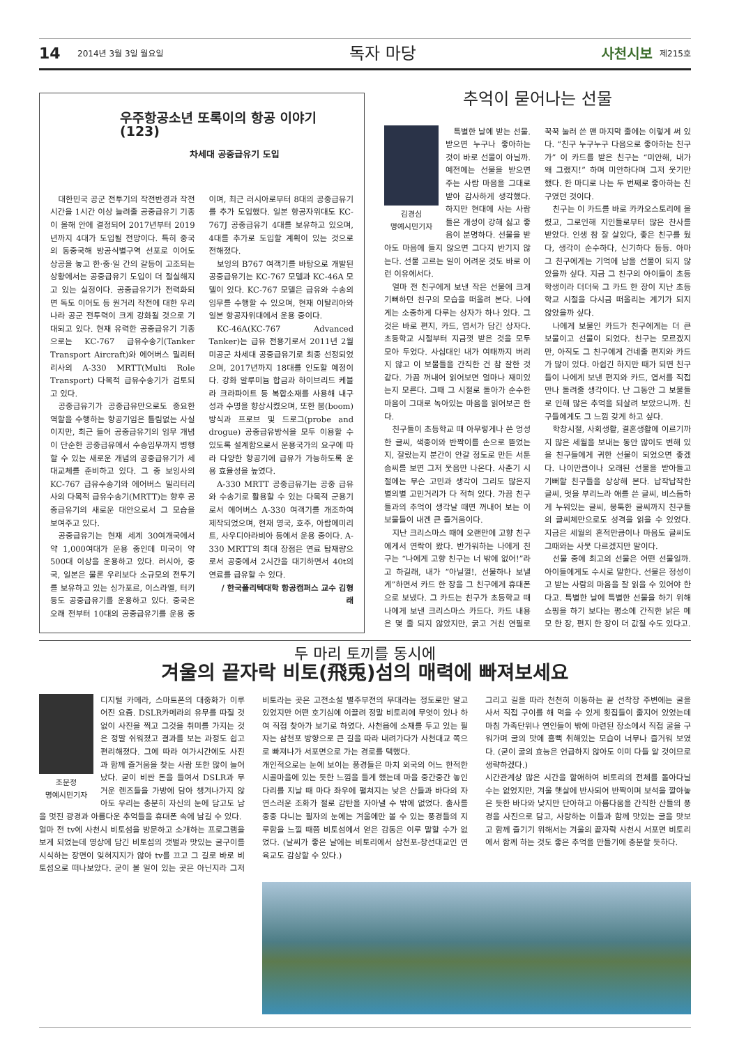14 2014년 3월 3일 월요일 독자 마당 사천시보 제215호
우주항공소년 또록이의 항공 이야기(123)
차세대 공중급유기 도입
대한민국 공군 전투기의 작전반경과 작전시간을 1시간 이상 늘려줄 공중급유기 기종이 올해 안에 결정되어 2017년부터 2019년까지 4대가 도입될 전망이다. 특히 중국의 동중국해 방공식별구역 선포로 이어도 상공을 놓고 한·중·일 간의 갈등이 고조되는 상황에서는 공중급유기 도입이 더 절실해지고 있는 실정이다. 공중급유기가 전력화되면 독도 이어도 등 원거리 작전에 대한 우리나라 공군 전투력이 크게 강화될 것으로 기대되고 있다. 현재 유력한 공중급유기 기종으로는 KC-767 급유수송기(Tanker Transport Aircraft)와 에어버스 밀리터리사의 A-330 MRTT(Multi Role Transport) 다목적 급유수송기가 검토되고 있다.
공중급유기가 공중급유만으로도 중요한 역할을 수행하는 항공기임은 틀림없는 사실이지만, 최근 들어 공중급유기의 임무 개념이 단순한 공중급유에서 수송임무까지 병행할 수 있는 새로운 개념의 공중급유기가 세대교체를 준비하고 있다. 그 중 보잉사의 KC-767 급유수송기와 에어버스 밀리터리사의 다목적 급유수송기(MRTT)는 향후 공중급유기의 새로운 대안으로서 그 모습을 보여주고 있다.
공중급유기는 현재 세계 30여개국에서 약 1,000여대가 운용 중인데 미국이 약 500대 이상을 운용하고 있다. 러시아, 중국, 일본은 물론 우리보다 소규모의 전투기를 보유하고 있는 싱가포르, 이스라엘, 터키 등도 공중급유기를 운용하고 있다. 중국은 오래 전부터 10대의 공중급유기를 운용 중이며, 최근 러시아로부터 8대의 공중급유기를 추가 도입했다. 일본 항공자위대도 KC-767J 공중급유기 4대를 보유하고 있으며, 4대를 추가로 도입할 계획이 있는 것으로 전해졌다.
보잉의 B767 여객기를 바탕으로 개발된 공중급유기는 KC-767 모델과 KC-46A 모델이 있다. KC-767 모델은 급유와 수송의 임무를 수행할 수 있으며, 현재 이탈리아와 일본 항공자위대에서 운용 중이다.
KC-46A(KC-767 Advanced Tanker)는 급유 전용기로서 2011년 2월 미공군 차세대 공중급유기로 최종 선정되었으며, 2017년까지 18대를 인도할 예정이다. 강화 알루미늄 합금과 하이브리드 케블라 크라파이트 등 복합소재를 사용해 내구성과 수명을 향상시켰으며, 또한 붐(boom) 방식과 프로브 및 드로그(probe and drogue) 공중급유방식을 모두 이용할 수 있도록 설계함으로서 운용국가의 요구에 따라 다양한 항공기에 급유가 가능하도록 운용 효율성을 높였다.
A-330 MRTT 공중급유기는 공중 급유와 수송기로 활용할 수 있는 다목적 군용기로서 에어버스 A-330 여객기를 개조하여 제작되었으며, 현재 영국, 호주, 아랍에미리트, 사우디아라비아 등에서 운용 중이다. A-330 MRTT의 최대 장점은 연료 탑재량으로서 공중에서 2시간을 대기하면서 40t의 연료를 급유할 수 있다.
/ 한국폴리텍대학 항공캠퍼스 교수 김형래
추억이 묻어나는 선물
김경심
명예시민기자
특별한 날에 받는 선물. 받으면 누구나 좋아하는 것이 바로 선물이 아닐까. 예전에는 선물을 받으면 주는 사람 마음을 그대로 받아 감사하게 생각했다. 하지만 현대에 사는 사람들은 개성이 강해 싫고 좋음이 분명하다. 선물을 받아도 마음에 들지 않으면 그다지 반기지 않는다. 선물 고르는 일이 어려운 것도 바로 이런 이유에서다.
얼마 전 친구에게 보낸 작은 선물에 크게 기뻐하던 친구의 모습을 떠올려 본다. 나에게는 소중하게 다루는 상자가 하나 있다. 그것은 바로 편지, 카드, 엽서가 담긴 상자다. 초등학교 시절부터 지금껏 받은 것을 모두 모아 두었다. 사십대인 내가 여태까지 버리지 않고 이 보물들을 간직한 건 참 잘한 것 같다. 가끔 꺼내어 읽어보면 얼마나 재미있는지 모른다. 그때 그 시절로 돌아가 순수한 마음이 그대로 녹아있는 마음을 읽어보곤 한다.
친구들이 초등학교 때 아무렇게나 쓴 엉성한 글씨, 색종이와 반짝이를 손으로 뜯었는지, 잘랐는지 분간이 안갈 정도로 만든 서툰 솜씨를 보면 그저 웃음만 나온다. 사춘기 시절에는 무슨 고민과 생각이 그리도 많은지 별의별 고민거리가 다 적혀 있다. 가끔 친구들과의 추억이 생각날 때면 꺼내어 보는 이 보물들이 내겐 큰 즐거움이다.
지난 크리스마스 때에 오랜만에 고향 친구에게서 연락이 왔다. 반가워하는 나에게 친구는 “나에게 고향 친구는 너 밖에 없어!”라고 하길래, 내가 “아닐껄!, 선물하나 보낼게”하면서 카드 한 장을 그 친구에게 휴대폰으로 보냈다. 그 카드는 친구가 초등학교 때 나에게 보낸 크리스마스 카드다. 카드 내용은 몇 줄 되지 않았지만, 굵고 거친 연필로 꾹꾹 눌러 쓴 맨 마지막 줄에는 이렇게 써 있다. “친구 누구누구 다음으로 좋아하는 친구가” 이 카드를 받은 친구는 “미안해, 내가 왜 그랬지!” 하며 미안하다며 그저 웃기만 했다. 한 마디로 나는 두 번째로 좋아하는 친구였던 것이다.
친구는 이 카드를 바로 카카오스토리에 올렸고, 그로인해 지인들로부터 많은 찬사를 받았다. 인생 참 잘 살았다, 좋은 친구를 뒀다, 생각이 순수하다, 신기하다 등등. 아마 그 친구에게는 기억에 남을 선물이 되지 않았을까 싶다. 지금 그 친구의 아이들이 초등학생이라 더더욱 그 카드 한 장이 지난 초등학교 시절을 다시금 떠올리는 계기가 되지 않았을까 싶다.
나에게 보물인 카드가 친구에게는 더 큰 보물이고 선물이 되었다. 친구는 모르겠지만, 아직도 그 친구에게 건네줄 편지와 카드가 많이 있다. 아쉽긴 하지만 때가 되면 친구들이 나에게 보낸 편지와 카드, 엽서를 직접 만나 돌려줄 생각이다. 난 그동안 그 보물들로 인해 많은 추억을 되살려 보았으니까. 친구들에게도 그 느낌 갖게 하고 싶다.
학창시절, 사회생활, 결혼생활에 이르기까지 많은 세월을 보내는 동안 많이도 변해 있을 친구들에게 귀한 선물이 되었으면 좋겠다. 나이만큼이나 오래된 선물을 받아들고 기뻐할 친구들을 상상해 본다. 납작납작한 글씨, 멋을 부리느라 애를 쓴 글씨, 비스듬하게 누워있는 글씨, 뭉툭한 글씨까지 친구들의 글씨체만으로도 성격을 읽을 수 있었다. 지금은 세월의 흔적만큼이나 마음도 글씨도 그때와는 사뭇 다르겠지만 말이다.
선물 중에 최고의 선물은 어떤 선물일까. 아이들에게도 수시로 말한다. 선물은 정성이고 받는 사람의 마음을 잘 읽을 수 있어야 한다고. 특별한 날에 특별한 선물을 하기 위해 쇼핑을 하기 보다는 평소에 간직한 낡은 메모 한 장, 편지 한 장이 더 값질 수도 있다고.
두 마리 토끼를 동시에
겨울의 끝자락 비토(飛兎)섬의 매력에 빠져보세요
조문정
명예시민기자
디지털 카메라, 스마트폰의 대중화가 이루어진 요즘. DSLR카메라의 유무를 따질 것 없이 사진을 찍고 그것을 취미를 가지는 것은 정말 쉬워졌고 결과를 보는 과정도 쉽고 편리해졌다. 그에 따라 여가시간에도 사진과 함께 즐거움을 찾는 사람 또한 많이 늘어났다. 굳이 비싼 돈을 들여서 DSLR과 무거운 렌즈들을 가방에 담아 챙겨나가지 않아도 우리는 충분히 자신의 눈에 담고도 남을 멋진 광경과 아름다운 추억들을 휴대폰 속에 남길 수 있다.
얼마 전 tv에 사천시 비토섬을 방문하고 소개하는 프로그램을 보게 되었는데 영상에 담긴 비토섬의 갯벌과 맛있는 굴구이를 시식하는 장면이 잊혀지지가 않아 tv를 끄고 그 길로 바로 비토섬으로 떠나보았다. 굳이 볼 일이 있는 곳은 아닌지라 그저 비토라는 곳은 고전소설 별주부전의 무대라는 정도로만 알고 있었지만 어떤 호기심에 이끌려 정말 비토리에 무엇이 있나 하여 직접 찾아가 보기로 하였다. 사천읍에 소재를 두고 있는 필자는 삼천포 방향으로 큰 길을 따라 내려가다가 사천대교 쪽으로 빠져나가 서포면으로 가는 경로를 택했다.
개인적으로는 눈에 보이는 풍경들은 마치 외국의 어느 한적한 시골마을에 있는 듯한 느낌을 들게 했는데 마을 중간중간 놓인 다리를 지날 때 마다 좌우에 펼쳐지는 낮은 산들과 바다의 자연스러운 조화가 절로 감탄을 자아낼 수 밖에 없었다. 출사를 종종 다니는 필자의 눈에는 겨울에만 볼 수 있는 풍경들의 지루함을 느낄 때쯤 비토섬에서 얻은 감동은 이루 말할 수가 없었다. (날씨가 좋은 날에는 비토리에서 삼천포-창선대교인 연육교도 감상할 수 있다.)
그리고 길을 따라 천천히 이동하는 끝 선착장 주변에는 굴을 사서 직접 구이를 해 먹을 수 있게 횟집들이 줄지어 있었는데 마침 가족단위나 연인들이 밖에 마련된 장소에서 직접 굴을 구워가며 굴의 맛에 흠뻑 취해있는 모습이 너무나 즐거워 보였다. (굳이 굴의 효능은 언급하지 않아도 이미 다들 알 것이므로 생략하겠다.)
시간관계상 많은 시간을 할애하여 비토리의 전체를 돌아다닐 수는 없었지만, 겨울 햇살에 반사되어 반짝이며 보석을 깔아놓은 듯한 바다와 낮지만 단아하고 아름다움을 간직한 산들의 풍경을 사진으로 담고, 사랑하는 이들과 함께 맛있는 굴을 맛보고 함께 즐기기 위해서는 겨울의 끝자락 사천시 서포면 비토리에서 함께 하는 것도 좋은 추억을 만들기에 충분할 듯하다.